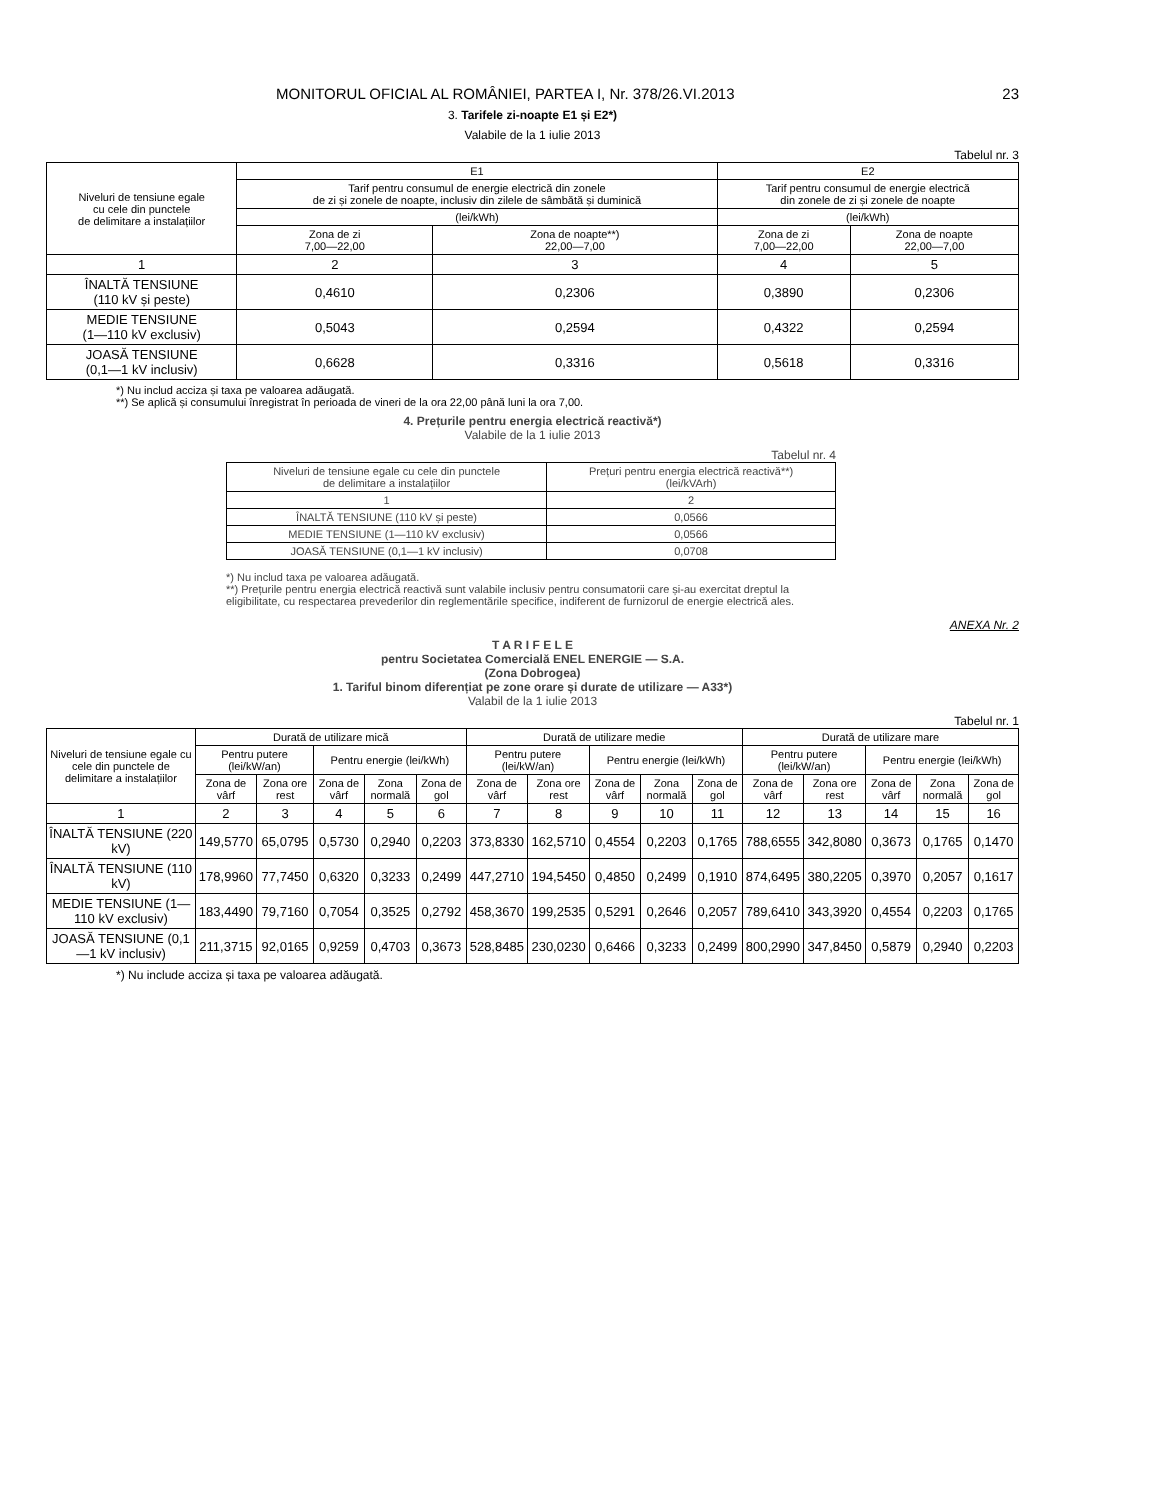MONITORUL OFICIAL AL ROMÂNIEI, PARTEA I, Nr. 378/26.VI.2013 23
3. Tarifele zi-noapte E1 și E2*)
Valabile de la 1 iulie 2013
Tabelul nr. 3
| Niveluri de tensiune egale cu cele din punctele de delimitare a instalațiilor | E1 | | E2 | |
| --- | --- | --- | --- | --- |
| | Tarif pentru consumul de energie electrică din zonele de zi și zonele de noapte, inclusiv din zilele de sâmbătă și duminică | | Tarif pentru consumul de energie electrică din zonele de zi și zonele de noapte | |
| | (lei/kWh) | | (lei/kWh) | |
| | Zona de zi 7,00—22,00 | Zona de noapte**) 22,00—7,00 | Zona de zi 7,00—22,00 | Zona de noapte 22,00—7,00 |
| 1 | 2 | 3 | 4 | 5 |
| ÎNALTĂ TENSIUNE (110 kV și peste) | 0,4610 | 0,2306 | 0,3890 | 0,2306 |
| MEDIE TENSIUNE (1—110 kV exclusiv) | 0,5043 | 0,2594 | 0,4322 | 0,2594 |
| JOASĂ TENSIUNE (0,1—1 kV inclusiv) | 0,6628 | 0,3316 | 0,5618 | 0,3316 |
*) Nu includ acciza și taxa pe valoarea adăugată.
**) Se aplică și consumului înregistrat în perioada de vineri de la ora 22,00 până luni la ora 7,00.
4. Prețurile pentru energia electrică reactivă*)
Valabile de la 1 iulie 2013
Tabelul nr. 4
| Niveluri de tensiune egale cu cele din punctele de delimitare a instalațiilor | Prețuri pentru energia electrică reactivă**) (lei/kVArh) |
| --- | --- |
| 1 | 2 |
| ÎNALTĂ TENSIUNE (110 kV și peste) | 0,0566 |
| MEDIE TENSIUNE (1—110 kV exclusiv) | 0,0566 |
| JOASĂ TENSIUNE (0,1—1 kV inclusiv) | 0,0708 |
*) Nu includ taxa pe valoarea adăugată.
**) Prețurile pentru energia electrică reactivă sunt valabile inclusiv pentru consumatorii care și-au exercitat dreptul la eligibilitate, cu respectarea prevederilor din reglementările specifice, indiferent de furnizorul de energie electrică ales.
ANEXA Nr. 2
T A R I F E L E
pentru Societatea Comercială ENEL ENERGIE — S.A.
(Zona Dobrogea)
1. Tariful binom diferențiat pe zone orare și durate de utilizare — A33*)
Valabil de la 1 iulie 2013
Tabelul nr. 1
| Niveluri de tensiune egale cu cele din punctele de delimitare a instalațiilor | Durată de utilizare mică | | | | | Durată de utilizare medie | | | | | Durată de utilizare mare | | | | |
| --- | --- | --- | --- | --- | --- | --- | --- | --- | --- | --- | --- | --- | --- | --- | --- |
| | Pentru putere (lei/kW/an) | | Pentru energie (lei/kWh) | | | Pentru putere (lei/kW/an) | | Pentru energie (lei/kWh) | | | Pentru putere (lei/kW/an) | | Pentru energie (lei/kWh) | | |
| | Zona de vârf | Zona ore rest | Zona de vârf | Zona normală | Zona de gol | Zona de vârf | Zona ore rest | Zona de vârf | Zona normală | Zona de gol | Zona de vârf | Zona ore rest | Zona de vârf | Zona normală | Zona de gol |
| 1 | 2 | 3 | 4 | 5 | 6 | 7 | 8 | 9 | 10 | 11 | 12 | 13 | 14 | 15 | 16 |
| ÎNALTĂ TENSIUNE (220 kV) | 149,5770 | 65,0795 | 0,5730 | 0,2940 | 0,2203 | 373,8330 | 162,5710 | 0,4554 | 0,2203 | 0,1765 | 788,6555 | 342,8080 | 0,3673 | 0,1765 | 0,1470 |
| ÎNALTĂ TENSIUNE (110 kV) | 178,9960 | 77,7450 | 0,6320 | 0,3233 | 0,2499 | 447,2710 | 194,5450 | 0,4850 | 0,2499 | 0,1910 | 874,6495 | 380,2205 | 0,3970 | 0,2057 | 0,1617 |
| MEDIE TENSIUNE (1—110 kV exclusiv) | 183,4490 | 79,7160 | 0,7054 | 0,3525 | 0,2792 | 458,3670 | 199,2535 | 0,5291 | 0,2646 | 0,2057 | 789,6410 | 343,3920 | 0,4554 | 0,2203 | 0,1765 |
| JOASĂ TENSIUNE (0,1—1 kV inclusiv) | 211,3715 | 92,0165 | 0,9259 | 0,4703 | 0,3673 | 528,8485 | 230,0230 | 0,6466 | 0,3233 | 0,2499 | 800,2990 | 347,8450 | 0,5879 | 0,2940 | 0,2203 |
*) Nu include acciza și taxa pe valoarea adăugată.